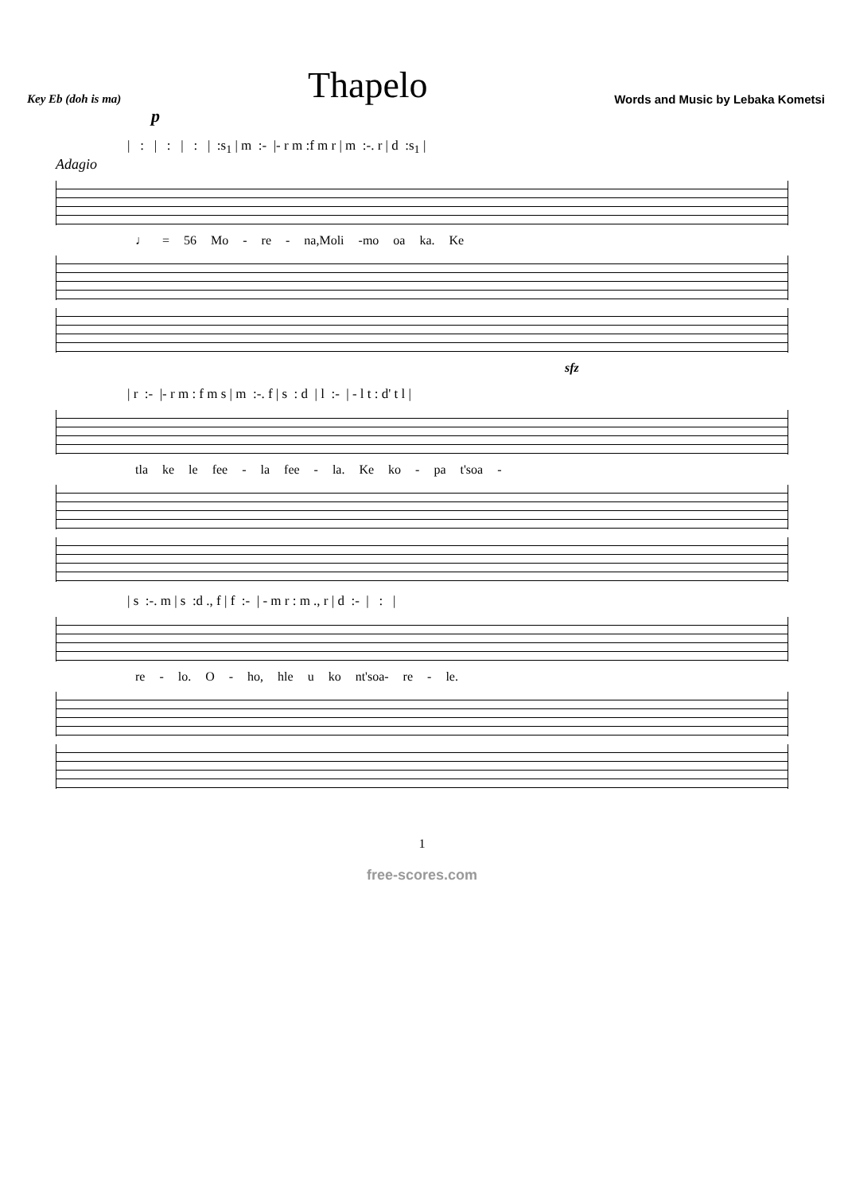Key Eb (doh is ma)
Thapelo
Words and Music by Lebaka Kometsi
p
| : | : | : | :s<sub>1</sub> | m :- |- r m :f m r | m :-. r | d :s<sub>1</sub> |
Adagio
♩ = 56 Mo - re - na,Moli -mo oa ka. Ke
sfz
| r :- |- r m : f m s | m :-. f | s : d | l :- | - l t : d' t l |
tla ke le fee - la fee - la. Ke ko - pa t'soa -
| s :-. m | s :d ., f | f :- | - m r : m ., r | d :- | : |
re - lo. O - ho, hle u ko nt'soa- re - le.
1
free-scores.com